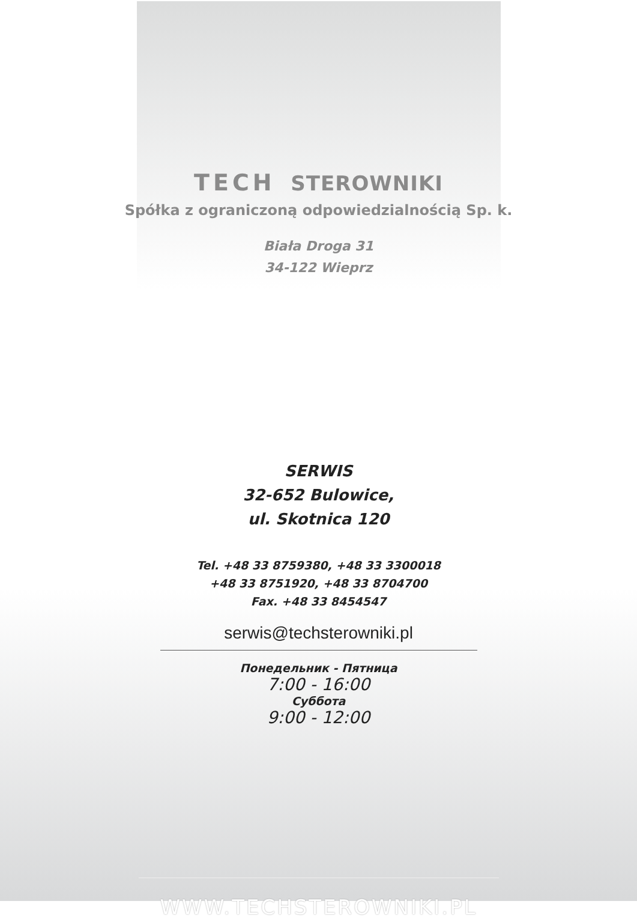TECH STEROWNIKI
Spółka z ograniczoną odpowiedzialnością Sp. k.
Biała Droga 31
34-122 Wieprz
SERWIS
32-652 Bulowice,
ul. Skotnica 120
Tel. +48 33 8759380, +48 33 3300018
+48 33 8751920, +48 33 8704700
Fax. +48 33 8454547
serwis@techsterowniki.pl
Понедельник - Пятница
7:00 - 16:00
Суббота
9:00 - 12:00
WWW.TECHSTEROWNIKI.PL